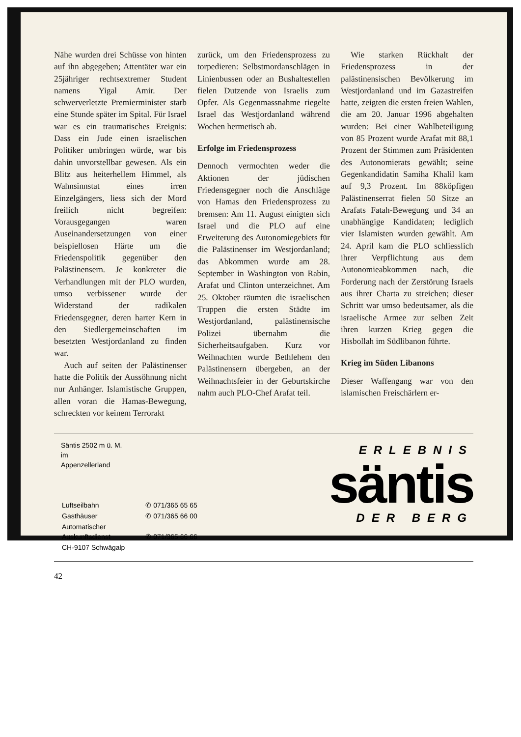Nähe wurden drei Schüsse von hinten auf ihn abgegeben; Attentäter war ein 25jähriger rechtsextremer Student namens Yigal Amir. Der schwerverletzte Premierminister starb eine Stunde später im Spital. Für Israel war es ein traumatisches Ereignis: Dass ein Jude einen israelischen Politiker umbringen würde, war bis dahin unvorstellbar gewesen. Als ein Blitz aus heiterhellem Himmel, als Wahnsinnstat eines irren Einzelgängers, liess sich der Mord freilich nicht begreifen: Vorausgegangen waren Auseinandersetzungen von einer beispiellosen Härte um die Friedenspolitik gegenüber den Palästinensern. Je konkreter die Verhandlungen mit der PLO wurden, umso verbissener wurde der Widerstand der radikalen Friedensgegner, deren harter Kern in den Siedlergemeinschaften im besetzten Westjordanland zu finden war.
Auch auf seiten der Palästinenser hatte die Politik der Aussöhnung nicht nur Anhänger. Islamistische Gruppen, allen voran die Hamas-Bewegung, schreckten vor keinem Terrorakt
zurück, um den Friedensprozess zu torpedieren: Selbstmordanschlägen in Linienbussen oder an Bushaltestellen fielen Dutzende von Israelis zum Opfer. Als Gegenmassnahme riegelte Israel das Westjordanland während Wochen hermetisch ab.
Erfolge im Friedensprozess
Dennoch vermochten weder die Aktionen der jüdischen Friedensgegner noch die Anschläge von Hamas den Friedensprozess zu bremsen: Am 11. August einigten sich Israel und die PLO auf eine Erweiterung des Autonomiegebiets für die Palästinenser im Westjordanland; das Abkommen wurde am 28. September in Washington von Rabin, Arafat und Clinton unterzeichnet. Am 25. Oktober räumten die israelischen Truppen die ersten Städte im Westjordanland, palästinensische Polizei übernahm die Sicherheitsaufgaben. Kurz vor Weihnachten wurde Bethlehem den Palästinensern übergeben, an der Weihnachtsfeier in der Geburtskirche nahm auch PLO-Chef Arafat teil.
Wie starken Rückhalt der Friedensprozess in der palästinensischen Bevölkerung im Westjordanland und im Gazastreifen hatte, zeigten die ersten freien Wahlen, die am 20. Januar 1996 abgehalten wurden: Bei einer Wahlbeteiligung von 85 Prozent wurde Arafat mit 88,1 Prozent der Stimmen zum Präsidenten des Autonomierats gewählt; seine Gegenkandidatin Samiha Khalil kam auf 9,3 Prozent. Im 88köpfigen Palästinenserrat fielen 50 Sitze an Arafats Fatah-Bewegung und 34 an unabhängige Kandidaten; lediglich vier Islamisten wurden gewählt. Am 24. April kam die PLO schliesslich ihrer Verpflichtung aus dem Autonomieabkommen nach, die Forderung nach der Zerstörung Israels aus ihrer Charta zu streichen; dieser Schritt war umso bedeutsamer, als die israelische Armee zur selben Zeit ihren kurzen Krieg gegen die Hisbollah im Südlibanon führte.
Krieg im Süden Libanons
Dieser Waffengang war von den islamischen Freischärlern er-
Säntis 2502 m ü. M.
im
Appenzellerland
| Luftseilbahn | ✆ 071/365 65 65 |
| Gasthäuser | ✆ 071/365 66 00 |
| Automatischer Auskunftsdienst | ✆ 071/365 66 66 |
| CH-9107 Schwägalp | |
ERLEBNIS
säntis
DER BERG
42